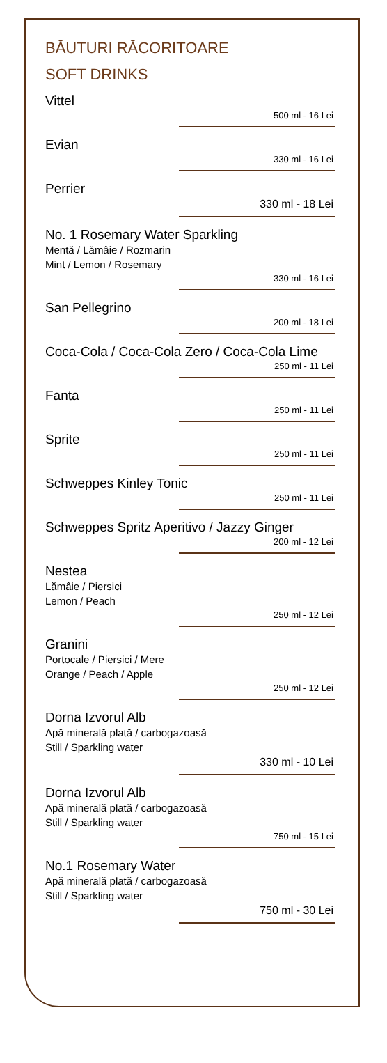BĂUTURI RĂCORITOARE
SOFT DRINKS
Vittel
500 ml - 16 Lei
Evian
330 ml - 16 Lei
Perrier
330 ml - 18 Lei
No. 1 Rosemary Water Sparkling
Mentă / Lămâie / Rozmarin
Mint / Lemon / Rosemary
330 ml - 16 Lei
San Pellegrino
200 ml - 18 Lei
Coca-Cola / Coca-Cola Zero / Coca-Cola Lime
250 ml - 11 Lei
Fanta
250 ml - 11 Lei
Sprite
250 ml - 11 Lei
Schweppes Kinley Tonic
250 ml - 11 Lei
Schweppes Spritz Aperitivo / Jazzy Ginger
200 ml - 12 Lei
Nestea
Lămâie / Piersici
Lemon / Peach
250 ml - 12 Lei
Granini
Portocale / Piersici / Mere
Orange / Peach / Apple
250 ml - 12 Lei
Dorna Izvorul Alb
Apă minerală plată / carbogazoasă
Still / Sparkling water
330 ml - 10 Lei
Dorna Izvorul Alb
Apă minerală plată / carbogazoasă
Still / Sparkling water
750 ml - 15 Lei
No.1 Rosemary Water
Apă minerală plată / carbogazoasă
Still / Sparkling water
750 ml - 30 Lei